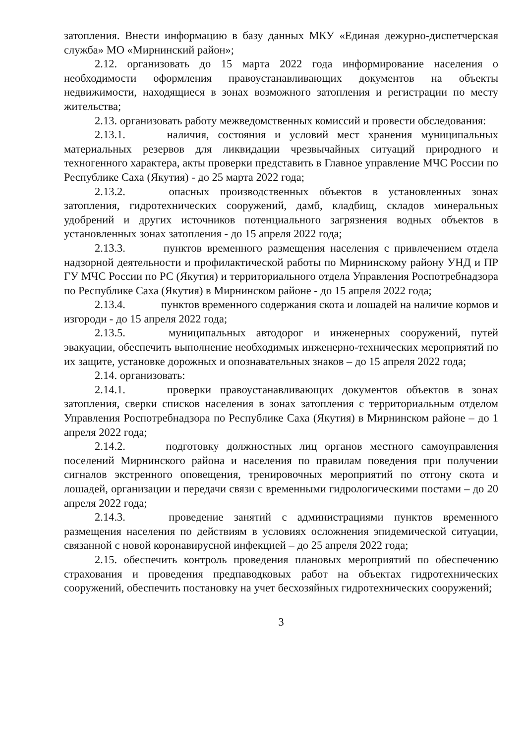затопления. Внести информацию в базу данных МКУ «Единая дежурно-диспетчерская служба» МО «Мирнинский район»;
2.12. организовать до 15 марта 2022 года информирование населения о необходимости оформления правоустанавливающих документов на объекты недвижимости, находящиеся в зонах возможного затопления и регистрации по месту жительства;
2.13. организовать работу межведомственных комиссий и провести обследования:
2.13.1. наличия, состояния и условий мест хранения муниципальных материальных резервов для ликвидации чрезвычайных ситуаций природного и техногенного характера, акты проверки представить в Главное управление МЧС России по Республике Саха (Якутия) - до 25 марта 2022 года;
2.13.2. опасных производственных объектов в установленных зонах затопления, гидротехнических сооружений, дамб, кладбищ, складов минеральных удобрений и других источников потенциального загрязнения водных объектов в установленных зонах затопления - до 15 апреля 2022 года;
2.13.3. пунктов временного размещения населения с привлечением отдела надзорной деятельности и профилактической работы по Мирнинскому району УНД и ПР ГУ МЧС России по РС (Якутия) и территориального отдела Управления Роспотребнадзора по Республике Саха (Якутия) в Мирнинском районе - до 15 апреля 2022 года;
2.13.4. пунктов временного содержания скота и лошадей на наличие кормов и изгороди - до 15 апреля 2022 года;
2.13.5. муниципальных автодорог и инженерных сооружений, путей эвакуации, обеспечить выполнение необходимых инженерно-технических мероприятий по их защите, установке дорожных и опознавательных знаков – до 15 апреля 2022 года;
2.14. организовать:
2.14.1. проверки правоустанавливающих документов объектов в зонах затопления, сверки списков населения в зонах затопления с территориальным отделом Управления Роспотребнадзора по Республике Саха (Якутия) в Мирнинском районе – до 1 апреля 2022 года;
2.14.2. подготовку должностных лиц органов местного самоуправления поселений Мирнинского района и населения по правилам поведения при получении сигналов экстренного оповещения, тренировочных мероприятий по отгону скота и лошадей, организации и передачи связи с временными гидрологическими постами – до 20 апреля 2022 года;
2.14.3. проведение занятий с администрациями пунктов временного размещения населения по действиям в условиях осложнения эпидемической ситуации, связанной с новой коронавирусной инфекцией – до 25 апреля 2022 года;
2.15. обеспечить контроль проведения плановых мероприятий по обеспечению страхования и проведения предпаводковых работ на объектах гидротехнических сооружений, обеспечить постановку на учет бесхозяйных гидротехнических сооружений;
3